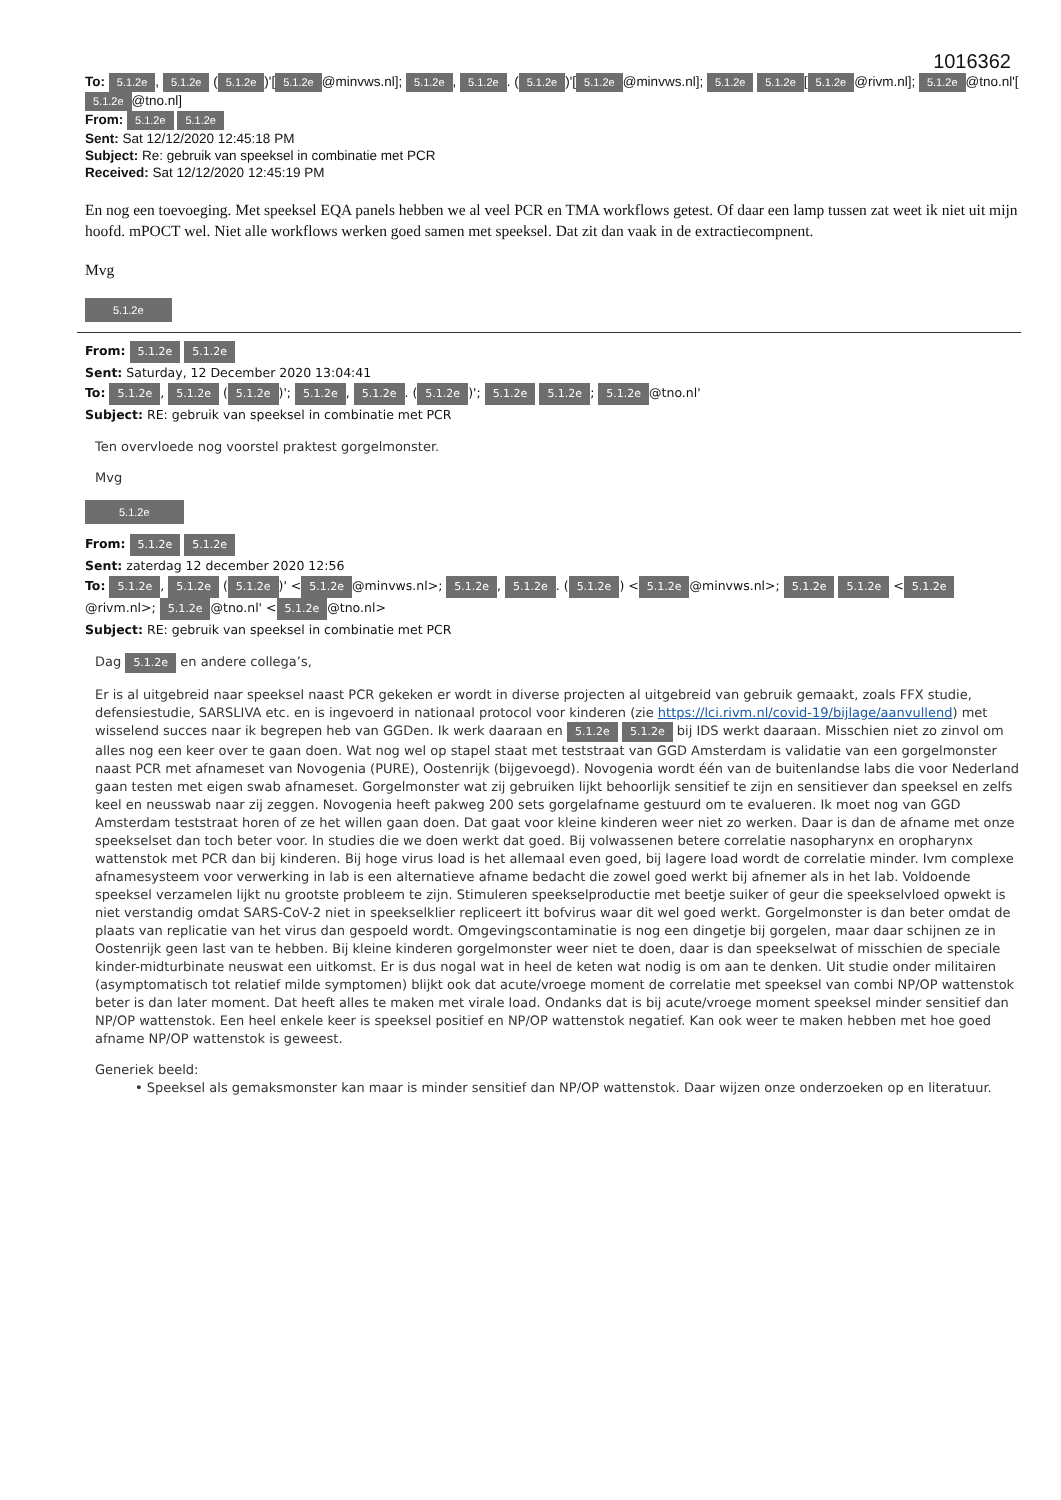1016362
To: 5.1.2e, 5.1.2e (5.1.2e)'[5.1.2e @minvws.nl]; 5.1.2e, 5.1.2e. (5.1.2e)'[5.1.2e @minvws.nl]; 5.1.2e 5.1.2e [5.1.2e @rivm.nl]; 5.1.2e @tno.nl'[5.1.2e @tno.nl]
From: 5.1.2e 5.1.2e
Sent: Sat 12/12/2020 12:45:18 PM
Subject: Re: gebruik van speeksel in combinatie met PCR
Received: Sat 12/12/2020 12:45:19 PM
En nog een toevoeging. Met speeksel EQA panels hebben we al veel PCR en TMA workflows getest. Of daar een lamp tussen zat weet ik niet uit mijn hoofd. mPOCT wel. Niet alle workflows werken goed samen met speeksel. Dat zit dan vaak in de extractiecompnent.
Mvg
5.1.2e
From: 5.1.2e 5.1.2e
Sent: Saturday, 12 December 2020 13:04:41
To: 5.1.2e, 5.1.2e (5.1.2e)'; 5.1.2e, 5.1.2e. (5.1.2e)'; 5.1.2e 5.1.2e; 5.1.2e @tno.nl'
Subject: RE: gebruik van speeksel in combinatie met PCR
Ten overvloede nog voorstel praktest gorgelmonster.
Mvg
5.1.2e
From: 5.1.2e 5.1.2e
Sent: zaterdag 12 december 2020 12:56
To: 5.1.2e, 5.1.2e (5.1.2e)' < 5.1.2e @minvws.nl>; 5.1.2e, 5.1.2e. (5.1.2e) < 5.1.2e @minvws.nl>; 5.1.2e 5.1.2e < 5.1.2e @rivm.nl>; 5.1.2e @tno.nl' < 5.1.2e @tno.nl>
Subject: RE: gebruik van speeksel in combinatie met PCR
Dag 5.1.2e en andere collega’s,
Er is al uitgebreid naar speeksel naast PCR gekeken er wordt in diverse projecten al uitgebreid van gebruik gemaakt, zoals FFX studie, defensiestudie, SARSLIVA etc. en is ingevoerd in nationaal protocol voor kinderen (zie https://lci.rivm.nl/covid-19/bijlage/aanvullend) met wisselend succes naar ik begrepen heb van GGDen. Ik werk daaraan en 5.1.2e 5.1.2e bij IDS werkt daaraan. Misschien niet zo zinvol om alles nog een keer over te gaan doen. Wat nog wel op stapel staat met teststraat van GGD Amsterdam is validatie van een gorgelmonster naast PCR met afnameset van Novogenia (PURE), Oostenrijk (bijgevoegd). Novogenia wordt één van de buitenlandse labs die voor Nederland gaan testen met eigen swab afnameset. Gorgelmonster wat zij gebruiken lijkt behoorlijk sensitief te zijn en sensitiever dan speeksel en zelfs keel en neusswab naar zij zeggen. Novogenia heeft pakweg 200 sets gorgelafname gestuurd om te evalueren. Ik moet nog van GGD Amsterdam teststraat horen of ze het willen gaan doen. Dat gaat voor kleine kinderen weer niet zo werken. Daar is dan de afname met onze speekselset dan toch beter voor. In studies die we doen werkt dat goed. Bij volwassenen betere correlatie nasopharynx en oropharynx wattenstok met PCR dan bij kinderen. Bij hoge virus load is het allemaal even goed, bij lagere load wordt de correlatie minder. Ivm complexe afnamesysteem voor verwerking in lab is een alternatieve afname bedacht die zowel goed werkt bij afnemer als in het lab. Voldoende speeksel verzamelen lijkt nu grootste probleem te zijn. Stimuleren speekselproductie met beetje suiker of geur die speekselvloed opwekt is niet verstandig omdat SARS-CoV-2 niet in speekselklier repliceert itt bofvirus waar dit wel goed werkt. Gorgelmonster is dan beter omdat de plaats van replicatie van het virus dan gespoeld wordt. Omgevingscontaminatie is nog een dingetje bij gorgelen, maar daar schijnen ze in Oostenrijk geen last van te hebben. Bij kleine kinderen gorgelmonster weer niet te doen, daar is dan speekselwat of misschien de speciale kinder-midturbinate neuswat een uitkomst. Er is dus nogal wat in heel de keten wat nodig is om aan te denken. Uit studie onder militairen (asymptomatisch tot relatief milde symptomen) blijkt ook dat acute/vroege moment de correlatie met speeksel van combi NP/OP wattenstok beter is dan later moment. Dat heeft alles te maken met virale load. Ondanks dat is bij acute/vroege moment speeksel minder sensitief dan NP/OP wattenstok. Een heel enkele keer is speeksel positief en NP/OP wattenstok negatief. Kan ook weer te maken hebben met hoe goed afname NP/OP wattenstok is geweest.
Generiek beeld:
• Speeksel als gemaksmonster kan maar is minder sensitief dan NP/OP wattenstok. Daar wijzen onze onderzoeken op en literatuur.